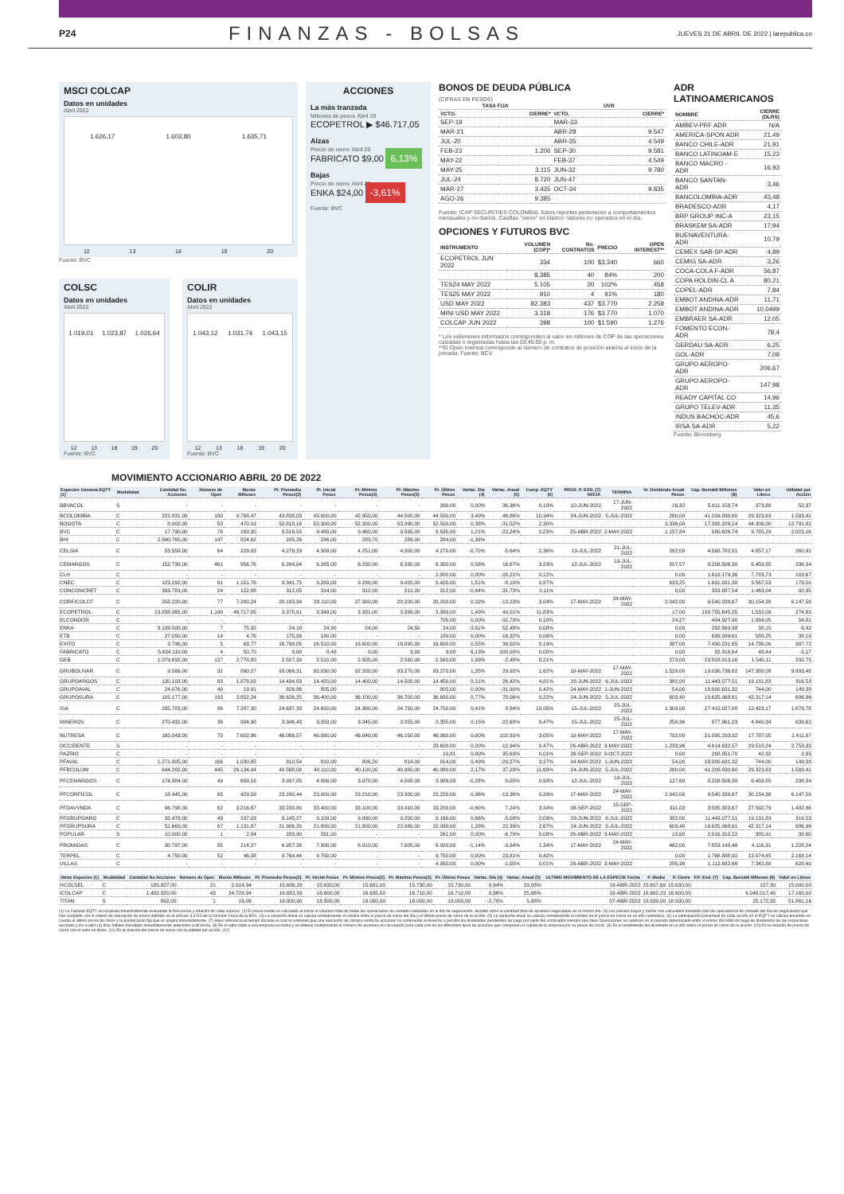P24 FINANZAS - BOLSAS JUEVES 21 DE ABRIL DE 2022 | larepublica.co
MSCI COLCAP
Datos en unidades
Abril 2022
1.626,17 1.603,80 1.635,71
12 13 18 19 20
Fuente: BVC
COLSC
Datos en unidades
Abril 2022
1.019,01 1.023,87 1.026,64
12 13 18 19 20
Fuente: BVC
COLIR
Datos en unidades
Abril 2022
1.043,12 1.031,74 1.043,15
12 13 18 19 20
Fuente: BVC
ACCIONES
La más tranzada
Millones de pesos Abril 20
ECOPETROL ▶ $46.717,05
Alzas
Precio de cierre Abril 20
FABRICATO $9,00 6,13%
Bajas
Precio de cierre Abril 20
ENKA $24,00 -3,61%
Fuente: BVC
BONOS DE DEUDA PÚBLICA
(CIFRAS EN PESOS)
| TASA FIJA | | UVR | |
| --- | --- | --- | --- |
| VCTO. | CIERRE* | VCTO. | CIERRE* |
| SEP-19 | | MAR-33 | |
| MAR-21 | | ABR-28 | 9.547 |
| JUL-20 | | ABR-35 | 4.549 |
| FEB-23 | 1.206 | SEP-30 | 9.581 |
| MAY-22 | | FEB-37 | 4.549 |
| MAY-25 | 3.115 | JUN-32 | 9.780 |
| JUL-24 | 8.720 | JUN-47 | |
| MAR-27 | 3.435 | OCT-34 | 9.835 |
| AGO-26 | 9.385 | | |
Fuente: ICAP SECURITIES COLOMBIA. Estos reportes pertenecen a comportamientos mensuales y no diarios. Casillas "cierre" en blanco: Valores no operados en el día.
OPCIONES Y FUTUROS BVC
| INSTRUMENTO | VOLUMEN (COP)* | No. CONTRATOS | PRECIO | OPEN INTEREST** |
| --- | --- | --- | --- | --- |
| ECOPETROL JUN 2022 | 334 | 100 | $3.340 | 660 |
| | 8.385 | 40 | 84% | 200 |
| TES24 MAY 2022 | 5.105 | 20 | 102% | 458 |
| TES25 MAY 2022 | 910 | 4 | 91% | 180 |
| USD MAY 2022 | 82.383 | 437 | $3.770 | 2.258 |
| MINI USD MAY 2022 | 3.318 | 176 | $3.770 | 1.070 |
| COLCAP JUN 2022 | 398 | 100 | $1.590 | 1.276 |
* Los volúmenes informados corresponden al valor en millones de COP de las operaciones calzadas o registradas hasta las 03:45:00 p. m.
**El Open Interest corresponde al número de contratos de posición abierta al inicio de la jornada. Fuente: BCV
ADR LATINOAMERICANOS
| NOMBRE | CIERRE (DLRS) |
| --- | --- |
| AMBEV-PRF ADR | N/A |
| AMERICA-SPON ADR | 21,49 |
| BANCO CHILE-ADR | 21,91 |
| BANCO LATINOAM-E | 15,23 |
| BANCO MACRO -ADR | 16,93 |
| BANCO SANTAN-ADR | 3,46 |
| BANCOLOMBIA-ADR | 43,48 |
| BRADESCO-ADR | 4,17 |
| BRP GROUP INC-A | 23,15 |
| BRASKEM SA-ADR | 17,94 |
| BUENAVENTURA-ADR | 10,79 |
| CEMEX SAB-SP ADR | 4,89 |
| CEMIG SA-ADR | 3,26 |
| COCA-COLA F-ADR | 56,87 |
| COPA HOLDIN-CL A | 80,21 |
| COPEL-ADR | 7,84 |
| EMBOT ANDINA-ADR | 11,71 |
| EMBOT ANDINA-ADR | 10,0499 |
| EMBRAER SA-ADR | 12,05 |
| FOMENTO ECON-ADR | 78,4 |
| GERDAU SA-ADR | 6,25 |
| GOL-ADR | 7,09 |
| GRUPO AEROPO-ADR | 206,67 |
| GRUPO AEROPO-ADR | 147,98 |
| READY CAPITAL CO | 14,96 |
| GRUPO TELEV-ADR | 11,35 |
| INDUS BACHOC-ADR | 45,6 |
| IRSA SA-ADR | 5,22 |
Fuente: Bloomberg
MOVIMIENTO ACCIONARIO ABRIL 20 DE 2022
| Especies Canasta EQTY (1) | Modalidad | Cantidad No. Acciones | Número de Oper. | Monto Millones | Pr. Promedio Pesos(2) | Pr. Inicial Pesos | Pr. Mínimo Pesos(3) | Pr. Máximo Pesos(3) | Pr. Último Pesos | Variac. Día (4) | Variac. Anual (5) | Comp. EQTY (6) | PROX. P. EXD. (7) INICIA | TERMINA | Vr. Dividendo Anual Pesos | Cap. Bursátil Millones (8) | Valor en Libros | Utilidad por Acción |
| --- | --- | --- | --- | --- | --- | --- | --- | --- | --- | --- | --- | --- | --- | --- | --- | --- | --- | --- |
| BBVACOL | S | - | - | - | - | - | - | - | 390,00 | 0,00% | 36,36% | 0,10% | 10-JUN-2022 | 17-JUN-2022 | 16,32 | 5.611.158,74 | 373,88 | 52,37 |
| BCOLOMBIA | C | 222.831,00 | 180 | 9.768,47 | 43.838,03 | 43.000,00 | 42.950,00 | 44.500,00 | 44.500,00 | 3,49% | 46,86% | 10,94% | 24-JUN-2022 | 5-JUL-2022 | 260,00 | 41.209.830,60 | 29.323,63 | 1.593,41 |
| BOGOTA | C | 8.902,00 | 53 | 470,19 | 52.818,16 | 52.300,00 | 52.300,00 | 53.990,00 | 52.500,00 | 0,38% | -31,52% | 2,30% | | | 3.336,00 | 17.392.229,14 | 44.306,00 | 12.791,82 |
| BVC | C | 17.790,00 | 78 | 169,30 | 9.516,55 | 9.480,00 | 9.460,00 | 9.595,00 | 9.595,00 | 1,21% | -23,24% | 0,23% | 25-ABR-2022 | 2-MAY-2022 | 1.157,84 | 580.626,74 | 9.785,29 | 2.023,16 |
| BHI | C | 2.890.765,00 | 147 | 824,62 | 285,26 | 286,00 | 283,70 | 289,00 | 284,00 | -1,39% | | | | | | | | |
| CELSIA | C | 53.558,00 | 64 | 229,03 | 4.276,29 | 4.300,00 | 4.251,00 | 4.300,00 | 4.270,00 | -0,70% | -5,64% | 2,36% | 13-JUL-2022 | 21-JUL-2022 | 262,00 | 4.568.782,81 | 4.857,17 | 260,91 |
| CEMARGOS | C | 152.739,00 | 461 | 956,76 | 6.264,04 | 6.265,00 | 6.230,00 | 6.330,00 | 6.300,00 | 0,56% | 16,67% | 3,23% | 12-JUL-2022 | 19-JUL-2022 | 207,57 | 8.208.506,30 | 6.459,85 | 236,34 |
| CLH | C | - | - | - | - | - | - | - | 2.800,00 | 0,00% | -28,21% | 0,12% | | | 0,00 | 1.619.179,36 | 7.783,73 | 103,67 |
| CNEC | C | 123.292,00 | 61 | 1.151,76 | 9.341,75 | 9.280,00 | 9.280,00 | 9.420,00 | 9.420,00 | 1,51% | -8,10% | 0,87% | | | 633,25 | 1.691.031,30 | 3.567,53 | 173,50 |
| CONCONCRET | C | 393.783,00 | 24 | 122,88 | 312,05 | 314,00 | 312,00 | 312,00 | 312,00 | -0,64% | -31,73% | 0,11% | | | 0,00 | 353.887,54 | 1.463,04 | 92,95 |
| CORFICOLCF | C | 258.220,00 | 77 | 7.280,24 | 28.193,94 | 28.110,00 | 27.980,00 | 28.200,00 | 28.200,00 | 0,32% | -13,23% | 3,04% | 17-MAY-2022 | 24-MAY-2022 | 2.042,00 | 9.540.339,67 | 30.154,38 | 6.147,59 |
| ECOPETROL | C | 13.838.365,00 | 1.190 | 46.717,05 | 3.375,91 | 3.349,00 | 3.331,00 | 3.399,00 | 3.399,00 | 1,49% | 49,01% | 11,83% | | | 17,00 | 139.755.645,25 | 1.532,09 | 274,65 |
| ELCONDOR | C | - | - | - | - | - | - | - | 705,00 | 0,00% | -32,79% | 0,10% | | | 24,27 | 404.927,90 | 1.884,05 | 54,81 |
| ENKA | C | 3.139.500,00 | 7 | 75,92 | 24,18 | 24,90 | 24,00 | 24,50 | 24,00 | -3,61% | 52,48% | 0,08% | | | 0,00 | 282.569,38 | 38,15 | 6,42 |
| ETB | C | 27.050,00 | 14 | 4,76 | 175,99 | 180,00 | - | - | 180,00 | 0,00% | -16,32% | 0,06% | | | 0,00 | 639.099,61 | 588,25 | 38,19 |
| EXITO | C | 3.796,00 | 5 | 63,77 | 16.799,05 | 16.510,00 | 16.600,00 | 16.890,00 | 16.600,00 | 0,55% | 39,50% | 0,19% | | | 387,00 | 7.430.231,65 | 14.736,06 | 907,72 |
| FABRICATO | C | 5.634.110,00 | 4 | 50,70 | 9,00 | 8,48 | 9,00 | 9,00 | 9,00 | 6,13% | 100,00% | 0,05% | | | 0,00 | 82.816,64 | 48,44 | -5,17 |
| GEB | C | 1.079.692,00 | 127 | 2.778,80 | 2.527,39 | 2.510,00 | 2.505,00 | 2.560,00 | 2.560,00 | 1,99% | -2,48% | 8,21% | | | 273,00 | 23.503.813,16 | 1.540,11 | 292,75 |
| GRUBOLIVAR | C | 9.566,00 | 31 | 890,27 | 93.066,31 | 92.030,00 | 92.330,00 | 93.270,00 | 93.270,00 | 1,35% | 29,92% | 1,62% | 10-MAY-2022 | 17-MAY-2022 | 1.529,00 | 19.030.736,62 | 147.389,08 | 9.893,48 |
| GRUPOARGOS | C | 130.103,00 | 83 | 1.878,02 | 14.434,83 | 14.420,00 | 14.400,00 | 14.500,00 | 14.450,00 | 0,21% | 26,42% | 4,81% | 28-JUN-2022 | 6-JUL-2022 | 382,00 | 11.443.077,51 | 19.131,83 | 316,53 |
| GRUPOAVAL | C | 24.076,00 | 40 | 19,91 | 826,86 | 805,00 | - | - | 805,00 | 0,00% | -31,90% | 0,42% | 24-MAY-2022 | 1-JUN-2022 | 54,00 | 18.000.631,32 | 744,00 | 149,38 |
| GRUPOSURA | C | 105.177,00 | 193 | 3.852,24 | 36.626,25 | 36.400,00 | 36.100,00 | 36.700,00 | 36.680,00 | 0,77% | 78,06% | 8,22% | 24-JUN-2022 | 5-JUL-2022 | 603,40 | 19.625.068,61 | 42.317,14 | 686,96 |
| ISA | C | 295.783,00 | 86 | 7.287,30 | 24.637,33 | 24.650,00 | 24.360,00 | 24.750,00 | 24.750,00 | 0,41% | 8,84% | 10,05% | 15-JUL-2022 | 25-JUL-2022 | 1.303,00 | 27.415.027,88 | 12.423,17 | 1.679,78 |
| MINEROS | C | 270.432,00 | 36 | 904,98 | 3.346,43 | 3.350,00 | 3.345,00 | 3.355,00 | 3.355,00 | 0,15% | -22,68% | 0,47% | 15-JUL-2022 | 25-JUL-2022 | 258,36 | 877.961,23 | 4.840,34 | 639,62 |
| NUTRESA | C | 165.043,00 | 70 | 7.602,96 | 46.066,57 | 46.060,00 | 46.040,00 | 46.150,00 | 46.060,00 | 0,00% | 102,91% | 3,05% | 10-MAY-2022 | 17-MAY-2022 | 702,00 | 21.095.293,92 | 17.787,05 | 1.411,87 |
| OCCIDENTE | S | - | - | - | - | - | - | - | 29.600,00 | 0,00% | -12,94% | 0,47% | 26-ABR-2022 | 3-MAY-2022 | 1.233,96 | 4.614.632,57 | 29.518,24 | 2.753,33 |
| PAZRIO | C | - | - | - | - | - | - | - | 10,81 | 0,00% | 35,63% | 0,01% | 26-SEP-2022 | 3-OCT-2022 | 0,00 | 268.851,70 | 42,92 | 2,85 |
| PFAVAL | C | 1.271.805,00 | 166 | 1.030,85 | 810,54 | 810,00 | 806,20 | 814,00 | 814,00 | 0,49% | -29,27% | 3,27% | 24-MAY-2022 | 1-JUN-2022 | 54,00 | 18.000.631,32 | 744,00 | 149,38 |
| PFBCOLOM | C | 644.202,00 | 445 | 26.134,04 | 40.568,08 | 40.110,00 | 40.100,00 | 40.980,00 | 40.980,00 | 2,17% | 37,29% | 11,69% | 24-JUN-2022 | 5-JUL-2022 | 260,00 | 41.209.830,60 | 29.323,63 | 1.593,41 |
| PFCEMARGOS | C | 174.884,00 | 49 | 699,16 | 3.997,85 | 4.000,00 | 3.970,00 | 4.008,00 | 3.989,00 | -0,28% | 0,00% | 0,93% | 12-JUL-2022 | 19-JUL-2022 | 127,60 | 8.208.506,30 | 6.459,85 | 236,34 |
| PFCORFICOL | C | 18.445,00 | 65 | 429,59 | 23.290,44 | 23.000,00 | 23.210,00 | 23.300,00 | 23.220,00 | 0,96% | -13,36% | 0,29% | 17-MAY-2022 | 24-MAY-2022 | 2.042,00 | 9.540.339,67 | 30.154,38 | 6.147,59 |
| PFDAVVNDA | C | 96.798,00 | 62 | 3.216,67 | 33.230,80 | 33.400,00 | 33.100,00 | 33.410,00 | 33.200,00 | -0,60% | 7,24% | 3,34% | 08-SEP-2022 | 15-SEP-2022 | 311,03 | 3.585.383,67 | 27.592,79 | 1.482,96 |
| PFGRUPOARG | C | 32.479,00 | 49 | 297,03 | 9.145,27 | 9.100,00 | 9.090,00 | 9.200,00 | 9.160,00 | 0,66% | -5,08% | 2,09% | 28-JUN-2022 | 6-JUL-2022 | 382,00 | 11.443.077,51 | 19.131,83 | 316,53 |
| PFGRUPSURA | C | 51.669,00 | 67 | 1.131,87 | 21.906,20 | 21.800,00 | 21.800,00 | 22.080,00 | 22.080,00 | 1,28% | 22,39% | 2,67% | 24-JUN-2022 | 5-JUL-2022 | 603,40 | 19.625.068,61 | 42.317,14 | 686,96 |
| POPULAR | S | 10.000,00 | 1 | 2,84 | 283,90 | 261,00 | - | - | 261,00 | 0,00% | -6,79% | 0,08% | 26-ABR-2022 | 3-MAY-2022 | 13,68 | 2.016.310,22 | 385,91 | 38,60 |
| PROMIGAS | C | 30.797,00 | 85 | 214,27 | 6.957,38 | 7.000,00 | 6.910,00 | 7.005,00 | 6.920,00 | -1,14% | -9,84% | 1,34% | 17-MAY-2022 | 24-MAY-2022 | 462,00 | 7.853.148,46 | 4.116,31 | 1.228,24 |
| TERPEL | C | 4.750,00 | 52 | 46,38 | 9.764,44 | 9.750,00 | - | - | 9.750,00 | 0,00% | 23,81% | 0,42% | | | 0,00 | 1.768.888,92 | 13.074,45 | 2.168,14 |
| VILLAS | C | - | - | - | - | - | - | - | 4.950,00 | 0,00% | -1,00% | 0,01% | 26-ABR-2022 | 3-MAY-2022 | 285,36 | 1.112.682,66 | 7.342,88 | 628,40 |
| Otras Especies (1) | Modalidad | Cantidad No Acciones | Número de Oper. | Monto Millones | Pr. Promedio Pesos(2) | Pr. Inicial Pesos | Pr. Mínimo Pesos(3) | Pr. Máximo Pesos(3) | Pr. Último Pesos | Variac. Día (4) | Variac. Anual (5) | ULTIMO MOVIMIENTO DE LA ESPECIE Fecha | P. Medio | P. Cierre | P.P. Exd. (7) | Cap. Bursátil Millones (8) | Valor en Libros |
| --- | --- | --- | --- | --- | --- | --- | --- | --- | --- | --- | --- | --- | --- | --- | --- | --- | --- |
| HCOLSEL | C | 185.827,00 | 21 | 2.914,94 | 15.686,29 | 15.630,00 | 15.681,00 | 15.730,00 | 15.730,00 | 0,64% | 29,08% | 19-ABR-2022 | 15.657,69 | 15.630,00 | | 157,30 | 15.000,00 |
| ICOLCAP | C | 1.482.320,00 | 43 | 24.728,94 | 16.682,59 | 16.600,00 | 16.635,50 | 16.710,00 | 16.710,00 | 0,66% | 25,66% | 19-ABR-2022 | 16.662,23 | 16.600,00 | | 6.048.017,40 | 17.160,00 |
| TITAN | S | 892,00 | 1 | 16,06 | 18.000,00 | 18.500,00 | 18.000,00 | 18.000,00 | 18.000,00 | -2,70% | 5,88% | 07-ABR-2022 | 18.500,00 | 18.500,00 | | 25.172,32 | 51.861,16 |
(1) La Canasta EQTY se recalcula trimestralmente evaluando la frecuencia y rotación de cada especie. (2) El precio medio es calculado al tomar el volumen total de todas las operaciones de contado realizadas en el día de negociación, dividido entre la cantidad total de acciones negociadas en el mismo día. (3) Los precios mayor y menor son calculados tomando solo las operaciones de contado del día de negociación que han cumplido con el criterio de marcación de precio definido en el artículo 3.3.5.3 de la Circular Única de la BVC. (4) La variación diaria se calcula considerando el cambio entre el precio de cierre del día y el último precio de cierre de la acción. (5) La variación anual se calcula considerando el cambio en el precio de cierre en un año calendario. (6) La participación porcentual de cada acción en el EQTY se calcula teniendo en cuenta el último precio de cierre y la ponderación fija que se asigna trimestralmente. (7) Hace referencia al tiempo durante el cual se entiende que una operación de compra venta de acciones no comprende el derecho a percibir los dividendos pendientes de pago por parte del comprador siempre que tales Operaciones se celebren en el periodo determinado entre el primer día hábil de pago de dividendos de las respectivas acciones y los cuatro (4) días hábiles bursátiles inmediatamente anteriores a tal fecha. (8) Es el valor dado a una empresa en bolsa y se obtiene multiplicando el número de acciones en circulación para cada uno de los diferentes tipos de acciones que componen el capital de la empresa por su precio de cierre. (9) Es el rendimiento del dividendo en el año sobre el precio de cierre de la acción. (10) Es la relación de precio de cierre con el valor en libros. (11) Es la relación del precio de cierre con la utilidad por acción. (12)